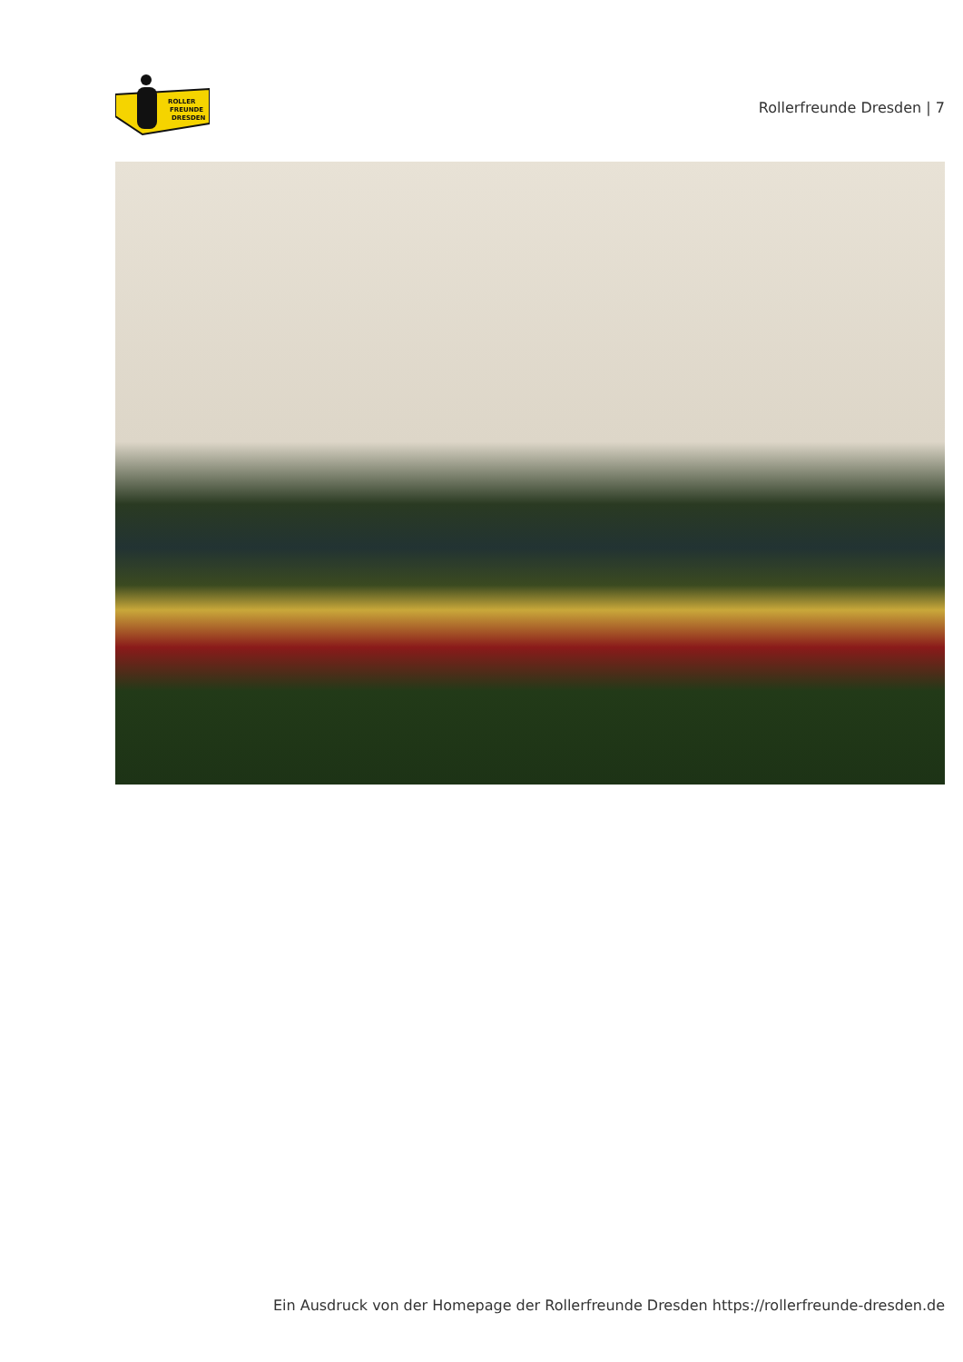ROLLER
FREUNDE
DRESDEN
Rollerfreunde Dresden | 7
Ein Ausdruck von der Homepage der Rollerfreunde Dresden https://rollerfreunde-dresden.de